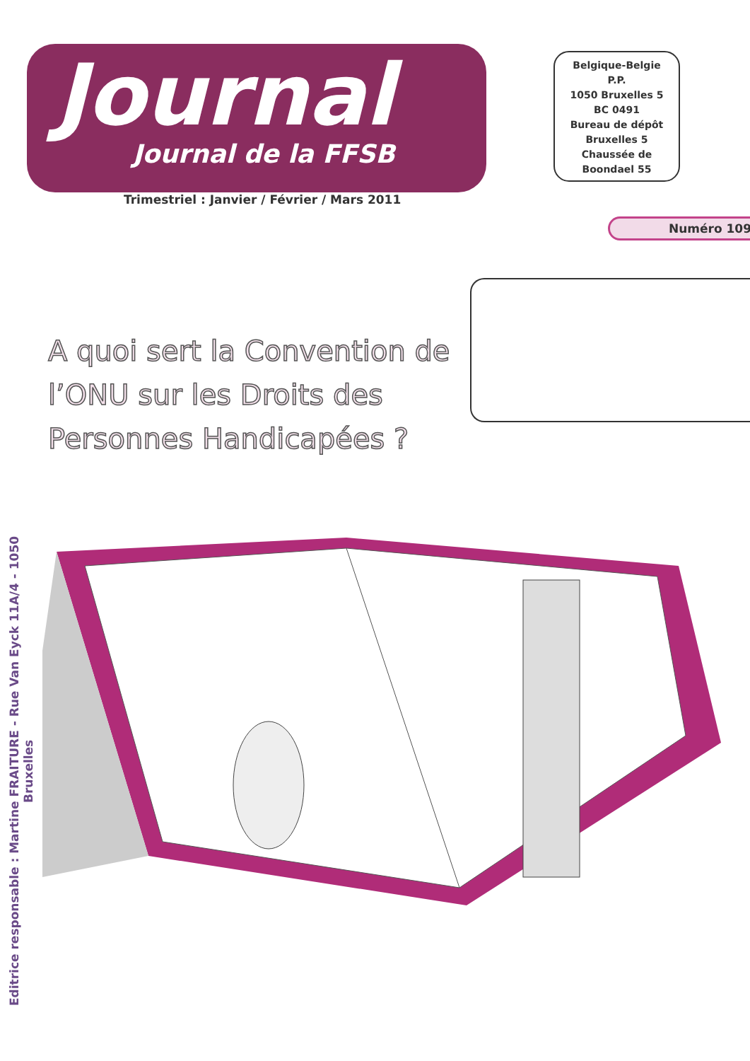Journal
Journal de la FFSB
Belgique-Belgie
P.P.
1050 Bruxelles 5
BC 0491
Bureau de dépôt
Bruxelles 5
Chaussée de
Boondael 55
Trimestriel : Janvier / Février / Mars 2011
Numéro 109
A quoi sert la Convention de l’ONU sur les Droits des Personnes Handicapées ?
Editrice responsable : Martine FRAITURE - Rue Van Eyck 11A/4 - 1050 Bruxelles